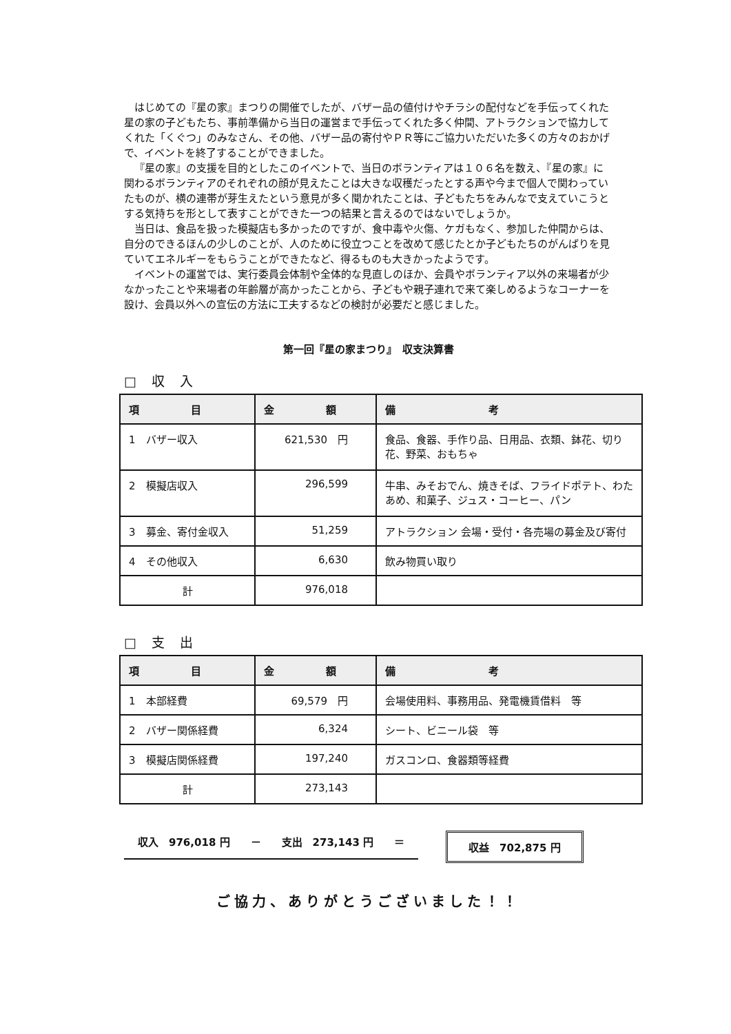はじめての『星の家』まつりの開催でしたが、バザー品の値付けやチラシの配付などを手伝ってくれた星の家の子どもたち、事前準備から当日の運営まで手伝ってくれた多く仲間、アトラクションで協力してくれた「くぐつ」のみなさん、その他、バザー品の寄付やＰＲ等にご協力いただいた多くの方々のおかげで、イベントを終了することができました。
『星の家』の支援を目的としたこのイベントで、当日のボランティアは１０６名を数え、『星の家』に関わるボランティアのそれぞれの顔が見えたことは大きな収穫だったとする声や今まで個人で関わっていたものが、横の連帯が芽生えたという意見が多く聞かれたことは、子どもたちをみんなで支えていこうとする気持ちを形として表すことができた一つの結果と言えるのではないでしょうか。
当日は、食品を扱った模擬店も多かったのですが、食中毒や火傷、ケガもなく、参加した仲間からは、自分のできるほんの少しのことが、人のために役立つことを改めて感じたとか子どもたちのがんばりを見ていてエネルギーをもらうことができたなど、得るものも大きかったようです。
イベントの運営では、実行委員会体制や全体的な見直しのほか、会員やボランティア以外の来場者が少なかったことや来場者の年齢層が高かったことから、子どもや親子連れで来て楽しめるようなコーナーを設け、会員以外への宣伝の方法に工夫するなどの検討が必要だと感じました。
第一回『星の家まつり』　収支決算書
□ 収 入
| 項 目 | 金 額 | 備 考 |
| --- | --- | --- |
| 1 バザー収入 | 621,530 円 | 食品、食器、手作り品、日用品、衣類、鉢花、切り花、野菜、おもちゃ |
| 2 模擬店収入 | 296,599 | 牛串、みそおでん、焼きそば、フライドポテト、わたあめ、和菓子、ジュス・コーヒー、パン |
| 3 募金、寄付金収入 | 51,259 | アトラクション 会場・受付・各売場の募金及び寄付 |
| 4 その他収入 | 6,630 | 飲み物買い取り |
| 計 | 976,018 | |
□ 支 出
| 項 目 | 金 額 | 備 考 |
| --- | --- | --- |
| 1 本部経費 | 69,579 円 | 会場使用料、事務用品、発電機賃借料 等 |
| 2 バザー関係経費 | 6,324 | シート、ビニール袋 等 |
| 3 模擬店関係経費 | 197,240 | ガスコンロ、食器類等経費 |
| 計 | 273,143 | |
収入　976,018 円　　－　　支出　273,143 円　　＝ 収益　702,875 円
ご協力、ありがとうございました！！